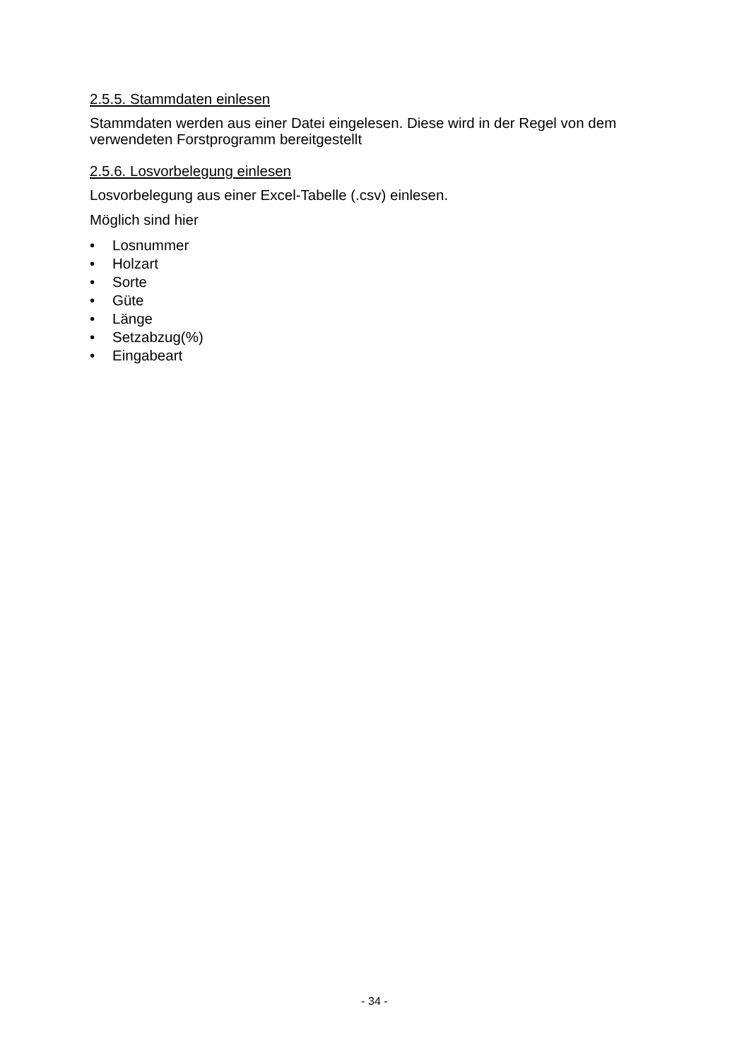2.5.5. Stammdaten einlesen
Stammdaten werden aus einer Datei eingelesen. Diese wird in der Regel von dem verwendeten Forstprogramm bereitgestellt
2.5.6. Losvorbelegung einlesen
Losvorbelegung aus einer Excel-Tabelle (.csv) einlesen.
Möglich sind hier
• Losnummer
• Holzart
• Sorte
• Güte
• Länge
• Setzabzug(%)
• Eingabeart
- 34 -